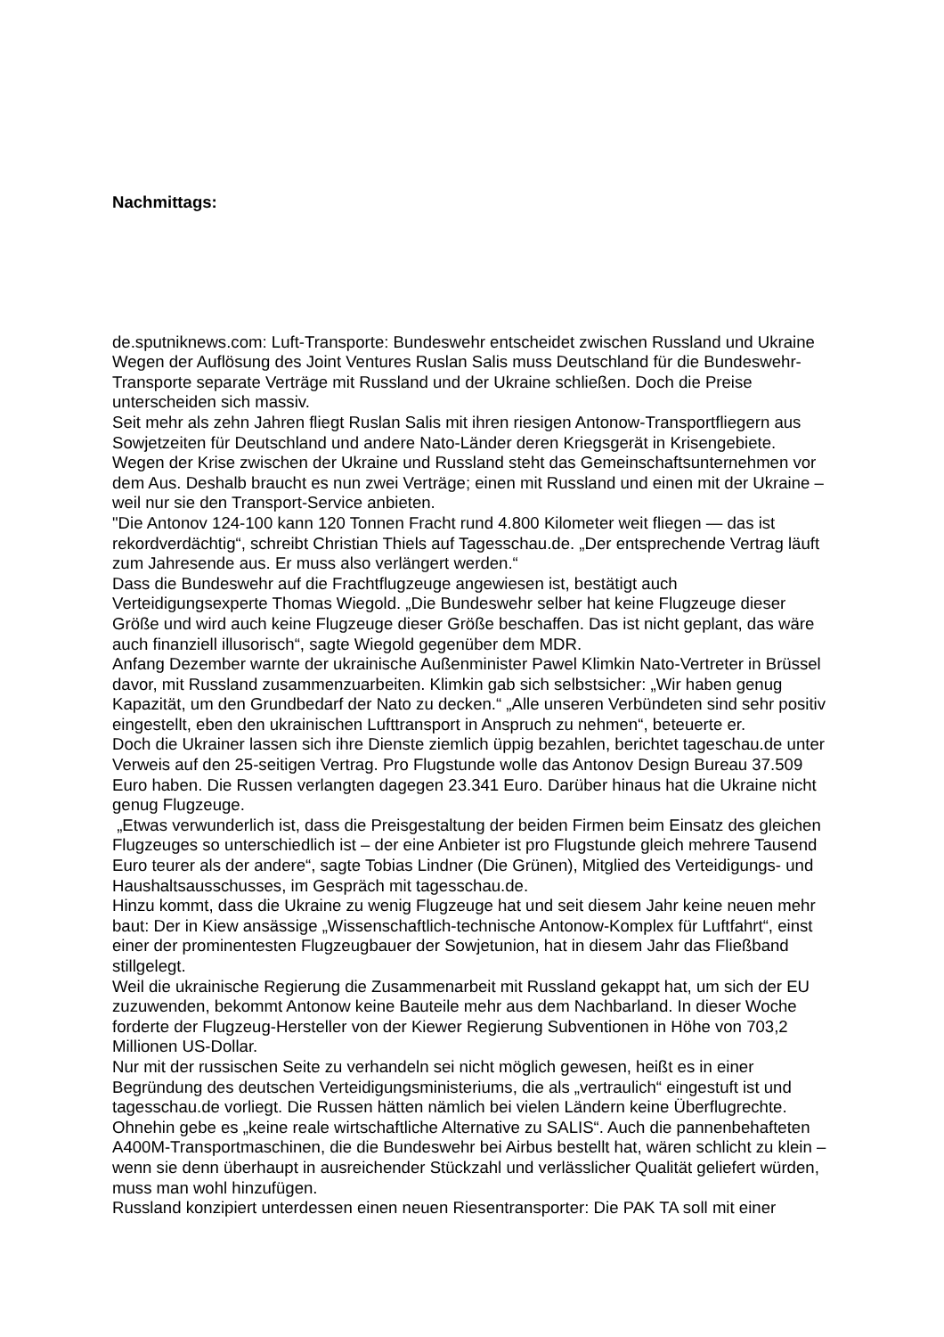Nachmittags:
de.sputniknews.com: Luft-Transporte: Bundeswehr entscheidet zwischen Russland und Ukraine
Wegen der Auflösung des Joint Ventures Ruslan Salis muss Deutschland für die Bundeswehr-Transporte separate Verträge mit Russland und der Ukraine schließen. Doch die Preise unterscheiden sich massiv.
Seit mehr als zehn Jahren fliegt Ruslan Salis mit ihren riesigen Antonow-Transportfliegern aus Sowjetzeiten für Deutschland und andere Nato-Länder deren Kriegsgerät in Krisengebiete. Wegen der Krise zwischen der Ukraine und Russland steht das Gemeinschaftsunternehmen vor dem Aus. Deshalb braucht es nun zwei Verträge; einen mit Russland und einen mit der Ukraine – weil nur sie den Transport-Service anbieten.
"Die Antonov 124-100 kann 120 Tonnen Fracht rund 4.800 Kilometer weit fliegen — das ist rekordverdächtig“, schreibt Christian Thiels auf Tagesschau.de. „Der entsprechende Vertrag läuft zum Jahresende aus. Er muss also verlängert werden.“
Dass die Bundeswehr auf die Frachtflugzeuge angewiesen ist, bestätigt auch Verteidigungsexperte Thomas Wiegold. „Die Bundeswehr selber hat keine Flugzeuge dieser Größe und wird auch keine Flugzeuge dieser Größe beschaffen. Das ist nicht geplant, das wäre auch finanziell illusorisch“, sagte Wiegold gegenüber dem MDR.
Anfang Dezember warnte der ukrainische Außenminister Pawel Klimkin Nato-Vertreter in Brüssel davor, mit Russland zusammenzuarbeiten. Klimkin gab sich selbstsicher: „Wir haben genug Kapazität, um den Grundbedarf der Nato zu decken.“ „Alle unseren Verbündeten sind sehr positiv eingestellt, eben den ukrainischen Lufttransport in Anspruch zu nehmen“, beteuerte er.
Doch die Ukrainer lassen sich ihre Dienste ziemlich üppig bezahlen, berichtet tageschau.de unter Verweis auf den 25-seitigen Vertrag. Pro Flugstunde wolle das Antonov Design Bureau 37.509 Euro haben. Die Russen verlangten dagegen 23.341 Euro. Darüber hinaus hat die Ukraine nicht genug Flugzeuge.
„Etwas verwunderlich ist, dass die Preisgestaltung der beiden Firmen beim Einsatz des gleichen Flugzeuges so unterschiedlich ist – der eine Anbieter ist pro Flugstunde gleich mehrere Tausend Euro teurer als der andere“, sagte Tobias Lindner (Die Grünen), Mitglied des Verteidigungs- und Haushaltsausschusses, im Gespräch mit tagesschau.de.
Hinzu kommt, dass die Ukraine zu wenig Flugzeuge hat und seit diesem Jahr keine neuen mehr baut: Der in Kiew ansässige „Wissenschaftlich-technische Antonow-Komplex für Luftfahrt“, einst einer der prominentesten Flugzeugbauer der Sowjetunion, hat in diesem Jahr das Fließband stillgelegt.
Weil die ukrainische Regierung die Zusammenarbeit mit Russland gekappt hat, um sich der EU zuzuwenden, bekommt Antonow keine Bauteile mehr aus dem Nachbarland. In dieser Woche forderte der Flugzeug-Hersteller von der Kiewer Regierung Subventionen in Höhe von 703,2 Millionen US-Dollar.
Nur mit der russischen Seite zu verhandeln sei nicht möglich gewesen, heißt es in einer Begründung des deutschen Verteidigungsministeriums, die als „vertraulich“ eingestuft ist und tagesschau.de vorliegt. Die Russen hätten nämlich bei vielen Ländern keine Überflugrechte. Ohnehin gebe es „keine reale wirtschaftliche Alternative zu SALIS“. Auch die pannenbehafteten A400M-Transportmaschinen, die die Bundeswehr bei Airbus bestellt hat, wären schlicht zu klein – wenn sie denn überhaupt in ausreichender Stückzahl und verlässlicher Qualität geliefert würden, muss man wohl hinzufügen.
Russland konzipiert unterdessen einen neuen Riesentransporter: Die PAK TA soll mit einer